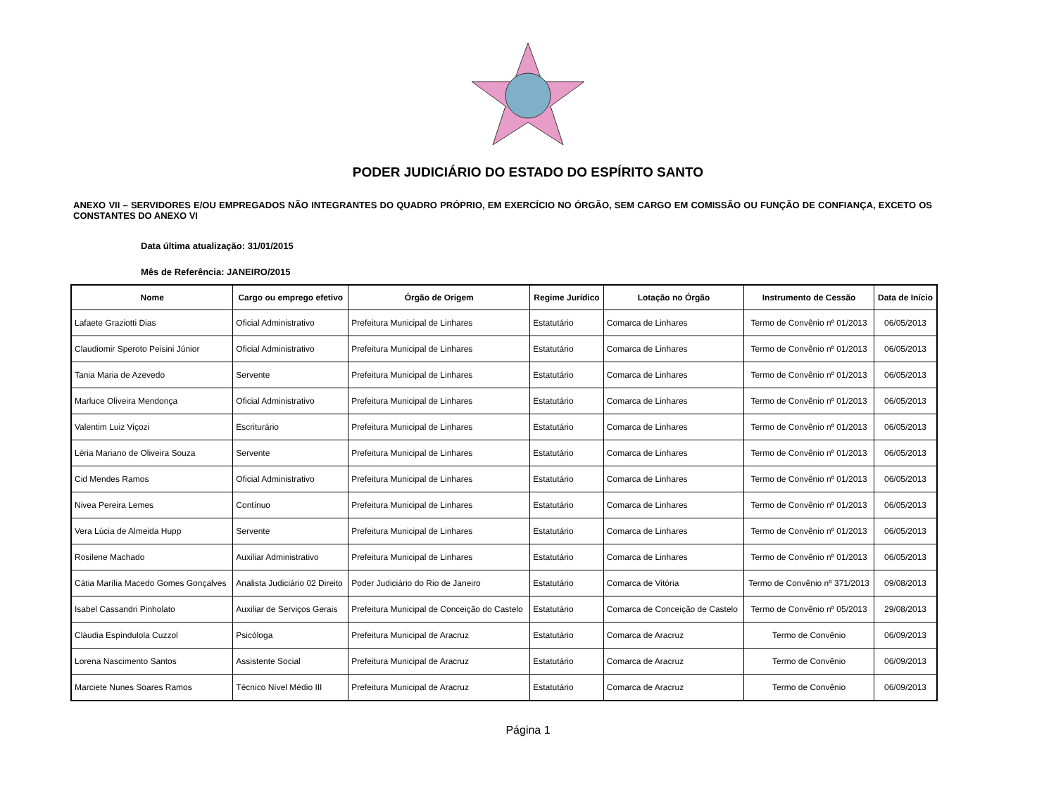PODER JUDICIÁRIO DO ESTADO DO ESPÍRITO SANTO
ANEXO VII – SERVIDORES E/OU EMPREGADOS NÃO INTEGRANTES DO QUADRO PRÓPRIO, EM EXERCÍCIO NO ÓRGÃO, SEM CARGO EM COMISSÃO OU FUNÇÃO DE CONFIANÇA, EXCETO OS CONSTANTES DO ANEXO VI
Data última atualização: 31/01/2015
Mês de Referência: JANEIRO/2015
| Nome | Cargo ou emprego efetivo | Órgão de Origem | Regime Jurídico | Lotação no Órgão | Instrumento de Cessão | Data de Início |
| --- | --- | --- | --- | --- | --- | --- |
| Lafaete Graziotti Dias | Oficial Administrativo | Prefeitura Municipal de Linhares | Estatutário | Comarca de Linhares | Termo de Convênio nº 01/2013 | 06/05/2013 |
| Claudiomir Speroto Peisini Júnior | Oficial Administrativo | Prefeitura Municipal de Linhares | Estatutário | Comarca de Linhares | Termo de Convênio nº 01/2013 | 06/05/2013 |
| Tania Maria de Azevedo | Servente | Prefeitura Municipal de Linhares | Estatutário | Comarca de Linhares | Termo de Convênio nº 01/2013 | 06/05/2013 |
| Marluce Oliveira Mendonça | Oficial Administrativo | Prefeitura Municipal de Linhares | Estatutário | Comarca de Linhares | Termo de Convênio nº 01/2013 | 06/05/2013 |
| Valentim Luiz Viçozi | Escriturário | Prefeitura Municipal de Linhares | Estatutário | Comarca de Linhares | Termo de Convênio nº 01/2013 | 06/05/2013 |
| Léria Mariano de Oliveira Souza | Servente | Prefeitura Municipal de Linhares | Estatutário | Comarca de Linhares | Termo de Convênio nº 01/2013 | 06/05/2013 |
| Cid Mendes Ramos | Oficial Administrativo | Prefeitura Municipal de Linhares | Estatutário | Comarca de Linhares | Termo de Convênio nº 01/2013 | 06/05/2013 |
| Nivea Pereira Lemes | Contínuo | Prefeitura Municipal de Linhares | Estatutário | Comarca de Linhares | Termo de Convênio nº 01/2013 | 06/05/2013 |
| Vera Lúcia de Almeida Hupp | Servente | Prefeitura Municipal de Linhares | Estatutário | Comarca de Linhares | Termo de Convênio nº 01/2013 | 06/05/2013 |
| Rosilene Machado | Auxiliar Administrativo | Prefeitura Municipal de Linhares | Estatutário | Comarca de Linhares | Termo de Convênio nº 01/2013 | 06/05/2013 |
| Cátia Marília Macedo Gomes Gonçalves | Analista Judiciário 02 Direito | Poder Judiciário do Rio de Janeiro | Estatutário | Comarca de Vitória | Termo de Convênio nº 371/2013 | 09/08/2013 |
| Isabel Cassandri Pinholato | Auxiliar de Serviços Gerais | Prefeitura Municipal de Conceição do Castelo | Estatutário | Comarca de Conceição de Castelo | Termo de Convênio nº 05/2013 | 29/08/2013 |
| Cláudia Espíndulola Cuzzol | Psicóloga | Prefeitura Municipal de Aracruz | Estatutário | Comarca de Aracruz | Termo de Convênio | 06/09/2013 |
| Lorena Nascimento Santos | Assistente Social | Prefeitura Municipal de Aracruz | Estatutário | Comarca de Aracruz | Termo de Convênio | 06/09/2013 |
| Marciete Nunes Soares Ramos | Técnico Nível Médio III | Prefeitura Municipal de Aracruz | Estatutário | Comarca de Aracruz | Termo de Convênio | 06/09/2013 |
Página 1